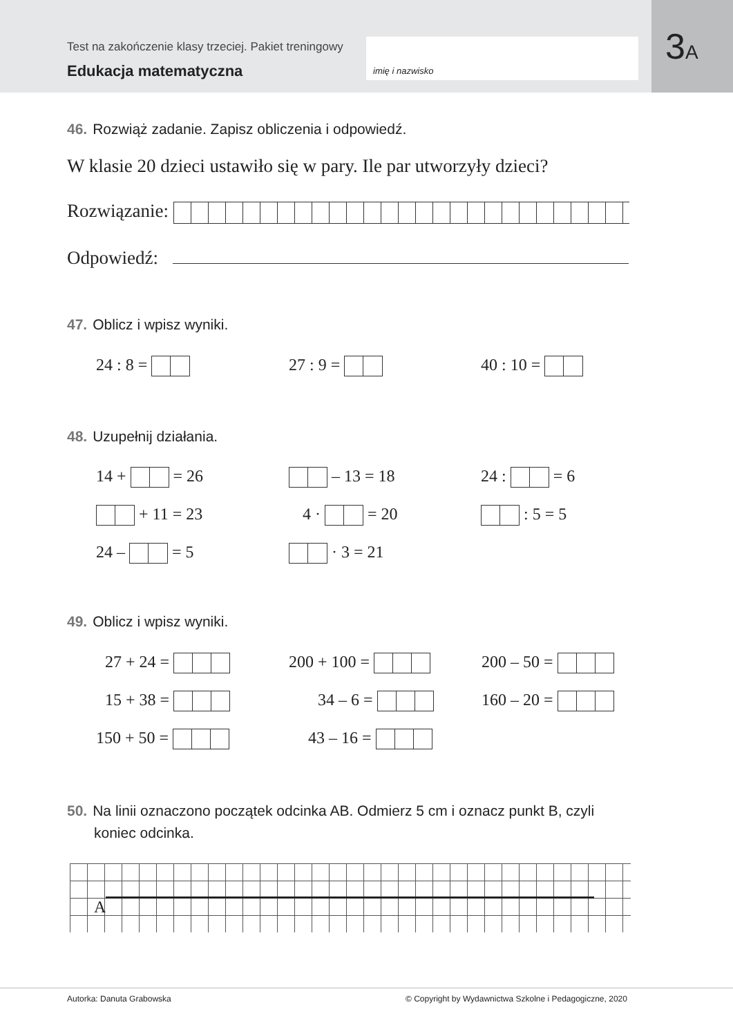Test na zakończenie klasy trzeciej. Pakiet treningowy
Edukacja matematyczna
imię i nazwisko
3A
46. Rozwiąż zadanie. Zapisz obliczenia i odpowiedź.
W klasie 20 dzieci ustawiło się w pary. Ile par utworzyły dzieci?
Rozwiązanie:
Odpowiedź:
47. Oblicz i wpisz wyniki.
24 : 8 = 27 : 9 = 40 : 10 =
48. Uzupełnij działania.
14 + = 26 – 13 = 18 24 : = 6
+ 11 = 23 4 · = 20 : 5 = 5
24 – = 5 · 3 = 21
49. Oblicz i wpisz wyniki.
27 + 24 = 200 + 100 = 200 – 50 =
15 + 38 = 34 – 6 = 160 – 20 =
150 + 50 = 43 – 16 =
50. Na linii oznaczono początek odcinka AB. Odmierz 5 cm i oznacz punkt B, czyli
koniec odcinka.
A
Autorka: Danuta Grabowska © Copyright by Wydawnictwa Szkolne i Pedagogiczne, 2020